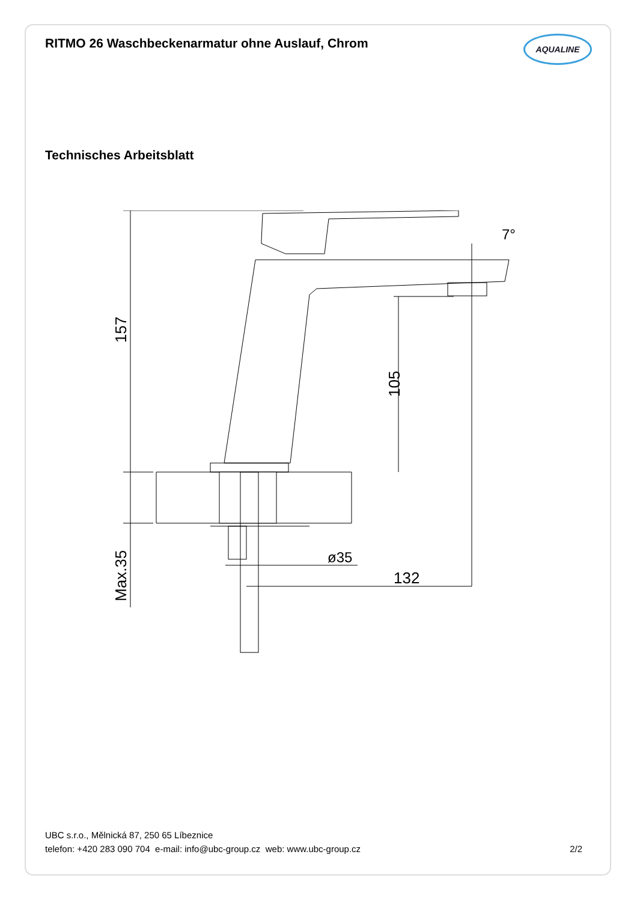RITMO 26 Waschbeckenarmatur ohne Auslauf, Chrom
AQUALINE
Technisches Arbeitsblatt
157
Max.35
105
7°
ø35
132
UBC s.r.o., Mělnická 87, 250 65 Líbeznice
telefon: +420 283 090 704 e-mail: info@ubc-group.cz web: www.ubc-group.cz
2/2